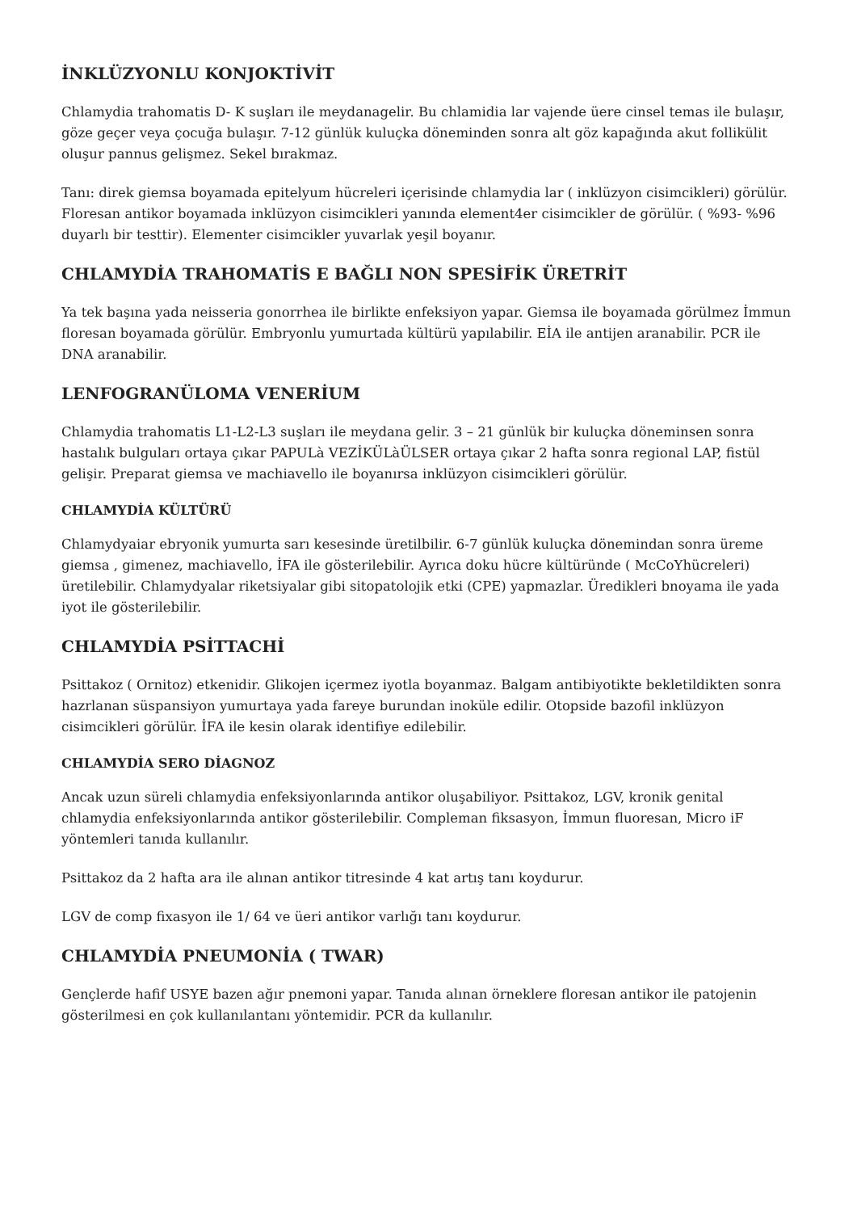İNKLÜZYONLU KONJOKTİVİT
Chlamydia trahomatis D- K suşları ile meydanagelir. Bu chlamidia lar vajende üere cinsel temas ile bulaşır, göze geçer veya çocuğa bulaşır. 7-12 günlük kuluçka döneminden sonra alt göz kapağında akut follikülit oluşur pannus gelişmez. Sekel bırakmaz.
Tanı: direk giemsa boyamada epitelyum hücreleri içerisinde chlamydia lar ( inklüzyon cisimcikleri) görülür. Floresan antikor boyamada inklüzyon cisimcikleri yanında element4er cisimcikler de görülür. ( %93- %96 duyarlı bir testtir). Elementer cisimcikler yuvarlak yeşil boyanır.
CHLAMYDİA TRAHOMATİS E BAĞLI NON SPESİFİK ÜRETRİT
Ya tek başına yada neisseria gonorrhea ile birlikte enfeksiyon yapar. Giemsa ile boyamada görülmez İmmun floresan boyamada görülür. Embryonlu yumurtada kültürü yapılabilir. EİA ile antijen aranabilir. PCR ile DNA aranabilir.
LENFOGRANÜLOMA VENERİUM
Chlamydia trahomatis L1-L2-L3 suşları ile meydana gelir. 3 – 21 günlük bir kuluçka döneminsen sonra hastalık bulguları ortaya çıkar PAPULà VEZİKÜLàÜLSER ortaya çıkar 2 hafta sonra regional LAP, fistül gelişir. Preparat giemsa ve machiavello ile boyanırsa inklüzyon cisimcikleri görülür.
CHLAMYDİA KÜLTÜRÜ
Chlamydyaiar ebryonik yumurta sarı kesesinde üretilbilir. 6-7 günlük kuluçka dönemindan sonra üreme giemsa , gimenez, machiavello, İFA ile gösterilebilir. Ayrıca doku hücre kültüründe ( McCoYhücreleri) üretilebilir. Chlamydyalar riketsiyalar gibi sitopatolojik etki (CPE) yapmazlar. Üredikleri bnoyama ile yada iyot ile gösterilebilir.
CHLAMYDİA PSİTTACHİ
Psittakoz ( Ornitoz) etkenidir. Glikojen içermez iyotla boyanmaz. Balgam antibiyotikte bekletildikten sonra hazrlanan süspansiyon yumurtaya yada fareye burundan inoküle edilir. Otopside bazofil inklüzyon cisimcikleri görülür. İFA ile kesin olarak identifiye edilebilir.
CHLAMYDİA SERO DİAGNOZ
Ancak uzun süreli chlamydia enfeksiyonlarında antikor oluşabiliyor. Psittakoz, LGV, kronik genital chlamydia enfeksiyonlarında antikor gösterilebilir. Compleman fiksasyon, İmmun fluoresan, Micro iF yöntemleri tanıda kullanılır.
Psittakoz da 2 hafta ara ile alınan antikor titresinde 4 kat artış tanı koydurur.
LGV de comp fixasyon ile 1/ 64 ve üeri antikor varlığı tanı koydurur.
CHLAMYDİA PNEUMONİA ( TWAR)
Gençlerde hafif USYE bazen ağır pnemoni yapar. Tanıda alınan örneklere floresan antikor ile patojenin gösterilmesi en çok kullanılantanı yöntemidir. PCR da kullanılır.